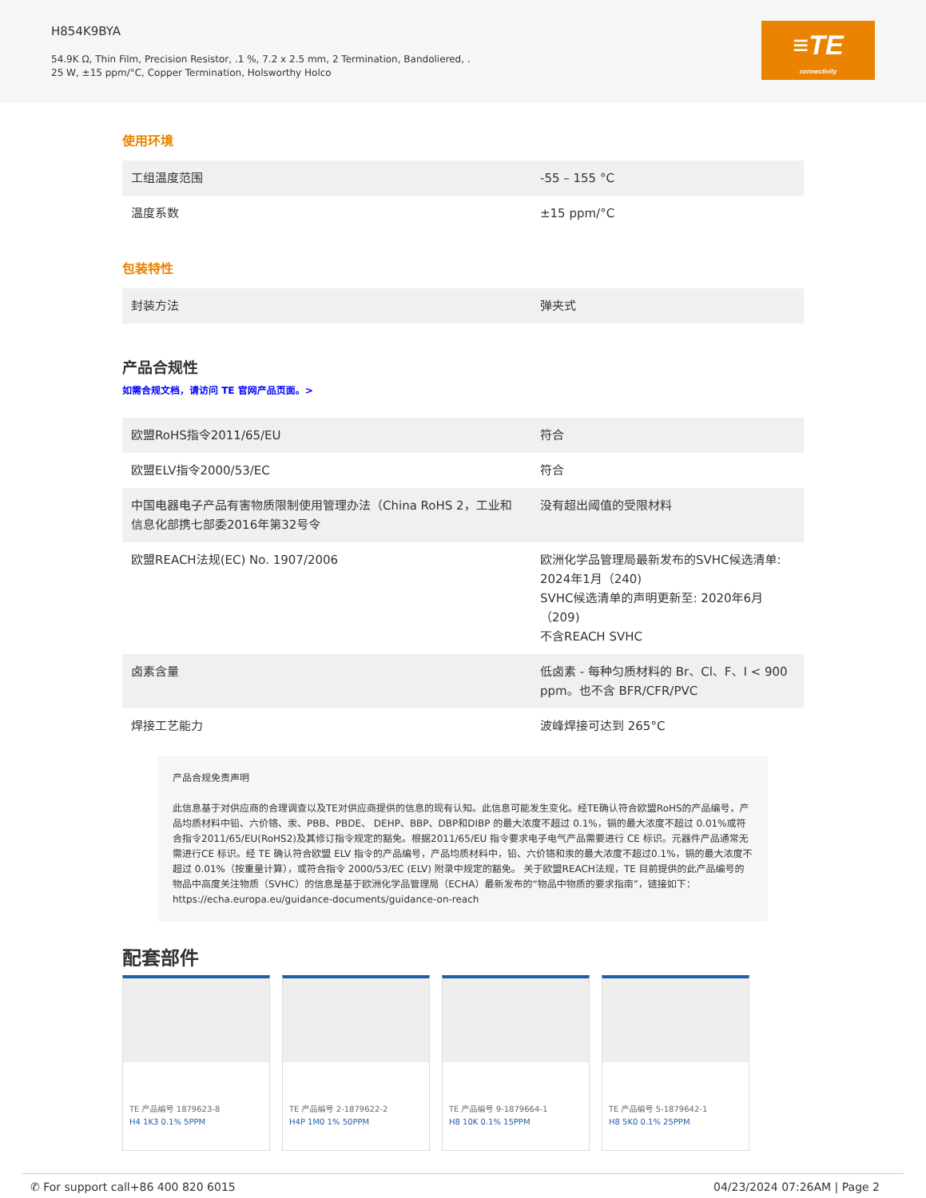H854K9BYA
54.9K Ω, Thin Film, Precision Resistor, .1 %, 7.2 x 2.5 mm, 2 Termination, Bandoliered, .
25 W, ±15 ppm/°C, Copper Termination, Holsworthy Holco
≡TE
connectivity
使用环境
| 工组温度范围 | -55 – 155 °C |
| 温度系数 | ±15 ppm/°C |
包装特性
| 封装方法 | 弹夹式 |
产品合规性
如需合规文档，请访问 TE 官网产品页面。>
| 欧盟RoHS指令2011/65/EU | 符合 |
| 欧盟ELV指令2000/53/EC | 符合 |
| 中国电器电子产品有害物质限制使用管理办法（China RoHS 2，工业和信息化部携七部委2016年第32号令 | 没有超出阈值的受限材料 |
| 欧盟REACH法规(EC) No. 1907/2006 | 欧洲化学品管理局最新发布的SVHC候选清单: 2024年1月（240) SVHC候选清单的声明更新至: 2020年6月（209) 不含REACH SVHC |
| 卤素含量 | 低卤素 - 每种匀质材料的 Br、Cl、F、I < 900 ppm。也不含 BFR/CFR/PVC |
| 焊接工艺能力 | 波峰焊接可达到 265°C |
产品合规免责声明
此信息基于对供应商的合理调查以及TE对供应商提供的信息的现有认知。此信息可能发生变化。经TE确认符合欧盟RoHS的产品编号，产品均质材料中铅、六价铬、汞、PBB、PBDE、 DEHP、BBP、DBP和DIBP 的最大浓度不超过 0.1%，镉的最大浓度不超过 0.01%或符合指令2011/65/EU(RoHS2)及其修订指令规定的豁免。根据2011/65/EU 指令要求电子电气产品需要进行 CE 标识。元器件产品通常无需进行CE 标识。经 TE 确认符合欧盟 ELV 指令的产品编号，产品均质材料中，铅、六价铬和汞的最大浓度不超过0.1%，镉的最大浓度不超过 0.01%（按重量计算），或符合指令 2000/53/EC (ELV) 附录中规定的豁免。 关于欧盟REACH法规，TE 目前提供的此产品编号的物品中高度关注物质（SVHC）的信息是基于欧洲化学品管理局（ECHA）最新发布的“物品中物质的要求指南”，链接如下：https://echa.europa.eu/guidance-documents/guidance-on-reach
配套部件
TE 产品编号 1879623-8
H4 1K3 0.1% 5PPM
TE 产品编号 2-1879622-2
H4P 1M0 1% 50PPM
TE 产品编号 9-1879664-1
H8 10K 0.1% 15PPM
TE 产品编号 5-1879642-1
H8 5K0 0.1% 25PPM
✆ For support call+86 400 820 6015 04/23/2024 07:26AM | Page 2